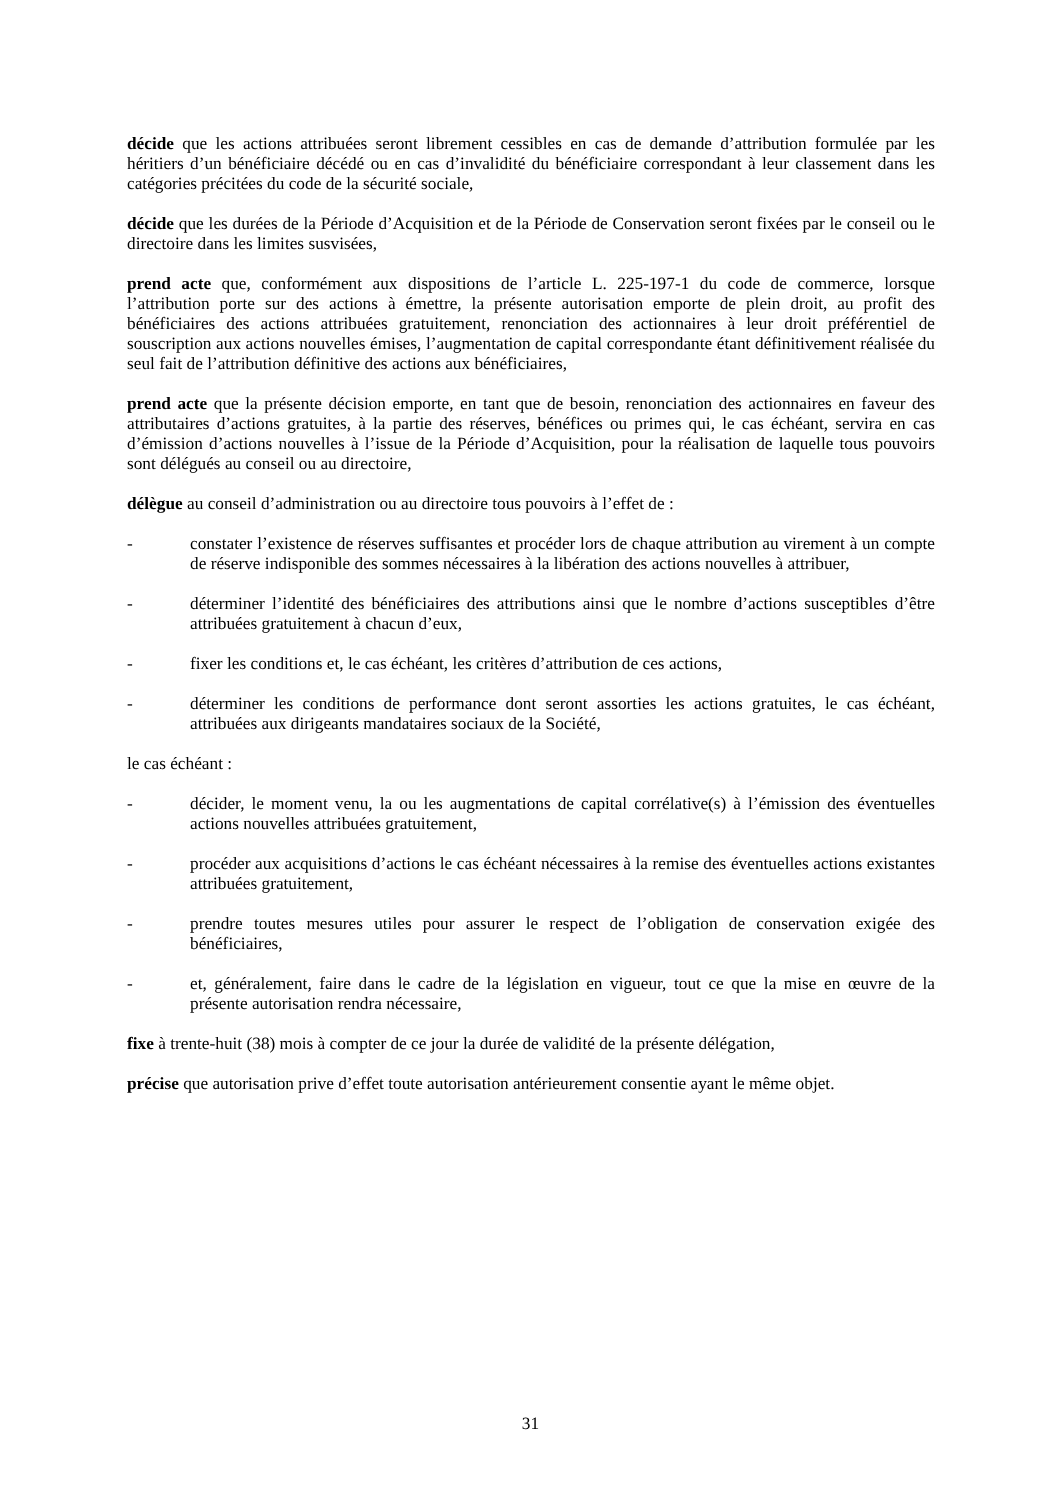décide que les actions attribuées seront librement cessibles en cas de demande d’attribution formulée par les héritiers d’un bénéficiaire décédé ou en cas d’invalidité du bénéficiaire correspondant à leur classement dans les catégories précitées du code de la sécurité sociale,
décide que les durées de la Période d’Acquisition et de la Période de Conservation seront fixées par le conseil ou le directoire dans les limites susvisées,
prend acte que, conformément aux dispositions de l’article L. 225-197-1 du code de commerce, lorsque l’attribution porte sur des actions à émettre, la présente autorisation emporte de plein droit, au profit des bénéficiaires des actions attribuées gratuitement, renonciation des actionnaires à leur droit préférentiel de souscription aux actions nouvelles émises, l’augmentation de capital correspondante étant définitivement réalisée du seul fait de l’attribution définitive des actions aux bénéficiaires,
prend acte que la présente décision emporte, en tant que de besoin, renonciation des actionnaires en faveur des attributaires d’actions gratuites, à la partie des réserves, bénéfices ou primes qui, le cas échéant, servira en cas d’émission d’actions nouvelles à l’issue de la Période d’Acquisition, pour la réalisation de laquelle tous pouvoirs sont délégués au conseil ou au directoire,
délègue au conseil d’administration ou au directoire tous pouvoirs à l’effet de :
- constater l’existence de réserves suffisantes et procéder lors de chaque attribution au virement à un compte de réserve indisponible des sommes nécessaires à la libération des actions nouvelles à attribuer,
- déterminer l’identité des bénéficiaires des attributions ainsi que le nombre d’actions susceptibles d’être attribuées gratuitement à chacun d’eux,
- fixer les conditions et, le cas échéant, les critères d’attribution de ces actions,
- déterminer les conditions de performance dont seront assorties les actions gratuites, le cas échéant, attribuées aux dirigeants mandataires sociaux de la Société,
le cas échéant :
- décider, le moment venu, la ou les augmentations de capital corrélative(s) à l’émission des éventuelles actions nouvelles attribuées gratuitement,
- procéder aux acquisitions d’actions le cas échéant nécessaires à la remise des éventuelles actions existantes attribuées gratuitement,
- prendre toutes mesures utiles pour assurer le respect de l’obligation de conservation exigée des bénéficiaires,
- et, généralement, faire dans le cadre de la législation en vigueur, tout ce que la mise en œuvre de la présente autorisation rendra nécessaire,
fixe à trente-huit (38) mois à compter de ce jour la durée de validité de la présente délégation,
précise que autorisation prive d’effet toute autorisation antérieurement consentie ayant le même objet.
31